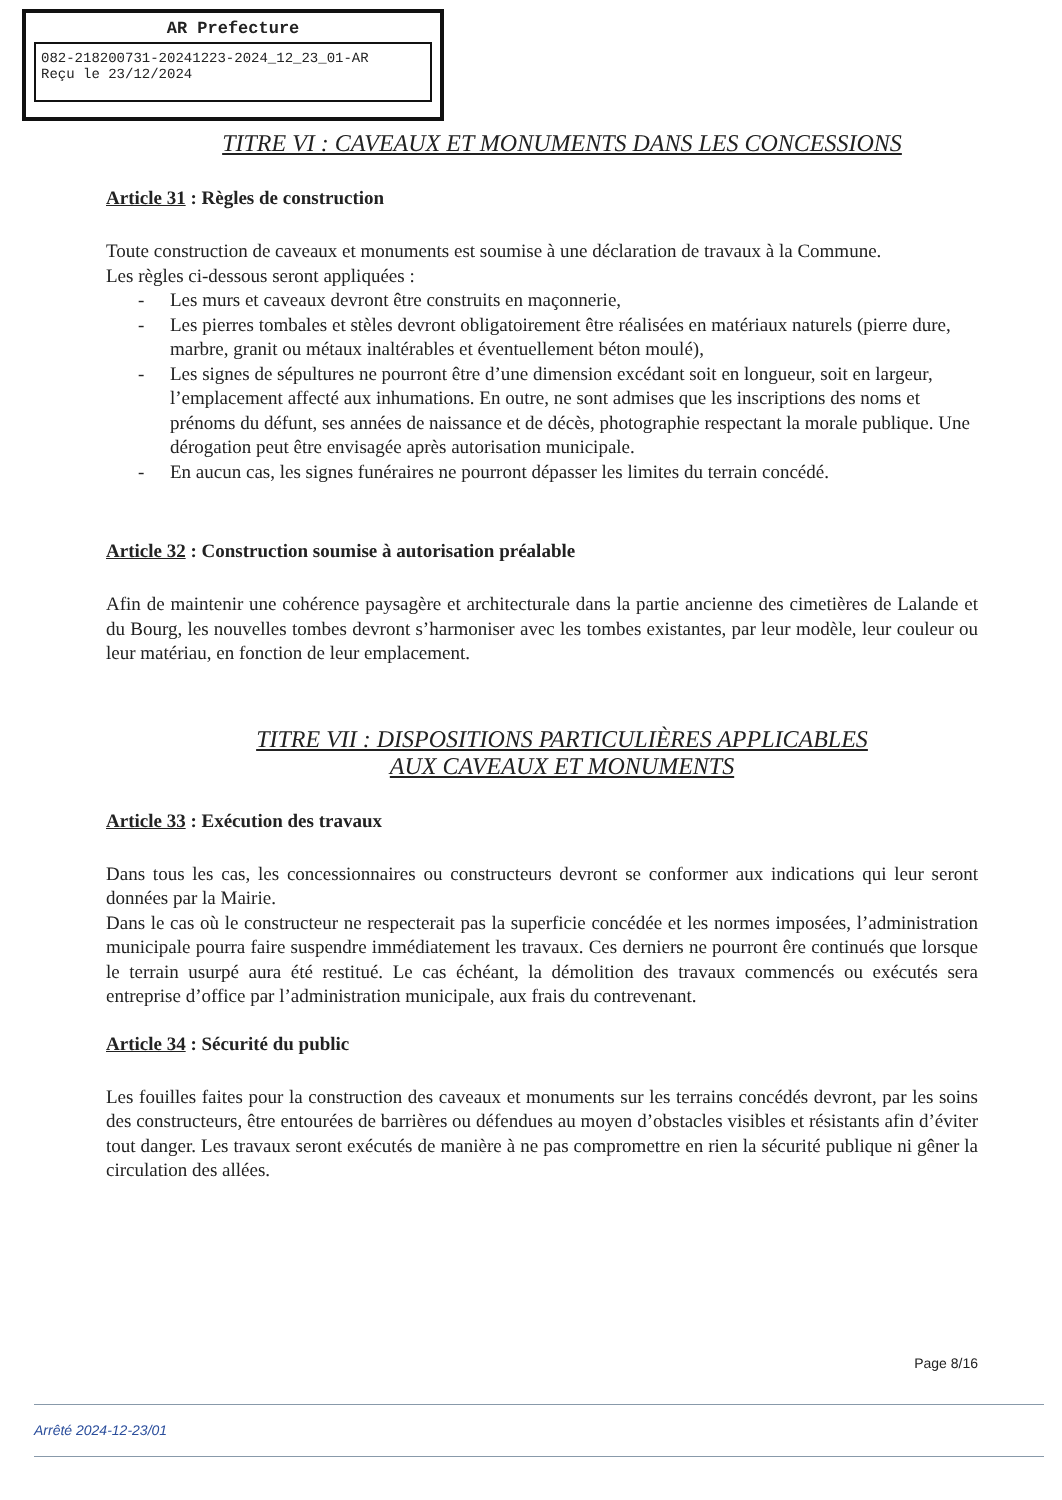AR Prefecture
082-218200731-20241223-2024_12_23_01-AR
Reçu le 23/12/2024
TITRE VI : CAVEAUX ET MONUMENTS DANS LES CONCESSIONS
Article 31 : Règles de construction
Toute construction de caveaux et monuments est soumise à une déclaration de travaux à la Commune.
Les règles ci-dessous seront appliquées :
- Les murs et caveaux devront être construits en maçonnerie,
- Les pierres tombales et stèles devront obligatoirement être réalisées en matériaux naturels (pierre dure, marbre, granit ou métaux inaltérables et éventuellement béton moulé),
- Les signes de sépultures ne pourront être d’une dimension excédant soit en longueur, soit en largeur, l’emplacement affecté aux inhumations. En outre, ne sont admises que les inscriptions des noms et prénoms du défunt, ses années de naissance et de décès, photographie respectant la morale publique. Une dérogation peut être envisagée après autorisation municipale.
- En aucun cas, les signes funéraires ne pourront dépasser les limites du terrain concédé.
Article 32 : Construction soumise à autorisation préalable
Afin de maintenir une cohérence paysagère et architecturale dans la partie ancienne des cimetières de Lalande et du Bourg, les nouvelles tombes devront s’harmoniser avec les tombes existantes, par leur modèle, leur couleur ou leur matériau, en fonction de leur emplacement.
TITRE VII : DISPOSITIONS PARTICULIÈRES APPLICABLES
AUX CAVEAUX ET MONUMENTS
Article 33 : Exécution des travaux
Dans tous les cas, les concessionnaires ou constructeurs devront se conformer aux indications qui leur seront données par la Mairie.
Dans le cas où le constructeur ne respecterait pas la superficie concédée et les normes imposées, l’administration municipale pourra faire suspendre immédiatement les travaux. Ces derniers ne pourront êre continués que lorsque le terrain usurpé aura été restitué. Le cas échéant, la démolition des travaux commencés ou exécutés sera entreprise d’office par l’administration municipale, aux frais du contrevenant.
Article 34 : Sécurité du public
Les fouilles faites pour la construction des caveaux et monuments sur les terrains concédés devront, par les soins des constructeurs, être entourées de barrières ou défendues au moyen d’obstacles visibles et résistants afin d’éviter tout danger. Les travaux seront exécutés de manière à ne pas compromettre en rien la sécurité publique ni gêner la circulation des allées.
Page 8/16
Arrêté 2024-12-23/01